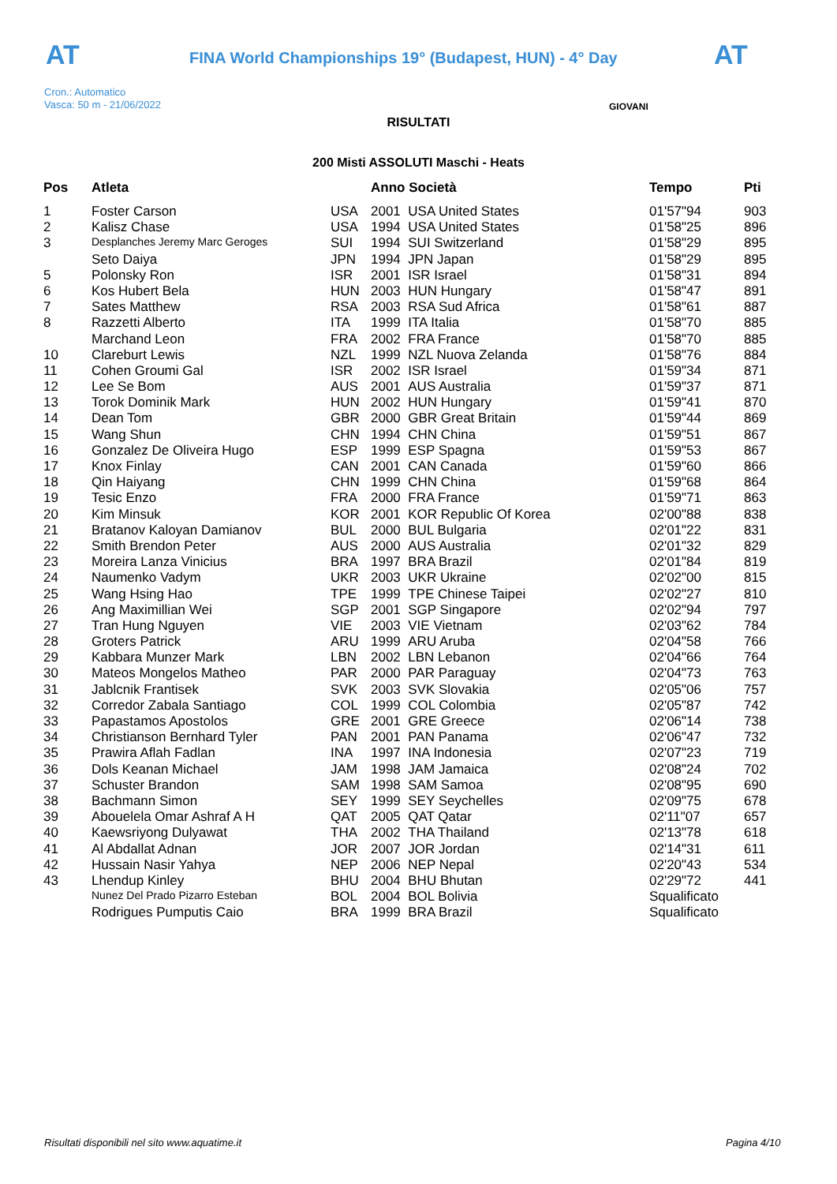AT AT
FINA World Championships 19° (Budapest, HUN) - 4° Day
Cron.: Automatico
Vasca: 50 m - 21/06/2022
GIOVANI
RISULTATI
200 Misti ASSOLUTI Maschi - Heats
| Pos | Atleta | | Anno Società | Tempo | Pti |
| --- | --- | --- | --- | --- | --- |
| 1 | Foster Carson | USA | 2001 USA United States | 01'57"94 | 903 |
| 2 | Kalisz Chase | USA | 1994 USA United States | 01'58"25 | 896 |
| 3 | Desplanches Jeremy Marc Geroges | SUI | 1994 SUI Switzerland | 01'58"29 | 895 |
| | Seto Daiya | JPN | 1994 JPN Japan | 01'58"29 | 895 |
| 5 | Polonsky Ron | ISR | 2001 ISR Israel | 01'58"31 | 894 |
| 6 | Kos Hubert Bela | HUN | 2003 HUN Hungary | 01'58"47 | 891 |
| 7 | Sates Matthew | RSA | 2003 RSA Sud Africa | 01'58"61 | 887 |
| 8 | Razzetti Alberto | ITA | 1999 ITA Italia | 01'58"70 | 885 |
| | Marchand Leon | FRA | 2002 FRA France | 01'58"70 | 885 |
| 10 | Clareburt Lewis | NZL | 1999 NZL Nuova Zelanda | 01'58"76 | 884 |
| 11 | Cohen Groumi Gal | ISR | 2002 ISR Israel | 01'59"34 | 871 |
| 12 | Lee Se Bom | AUS | 2001 AUS Australia | 01'59"37 | 871 |
| 13 | Torok Dominik Mark | HUN | 2002 HUN Hungary | 01'59"41 | 870 |
| 14 | Dean Tom | GBR | 2000 GBR Great Britain | 01'59"44 | 869 |
| 15 | Wang Shun | CHN | 1994 CHN China | 01'59"51 | 867 |
| 16 | Gonzalez De Oliveira Hugo | ESP | 1999 ESP Spagna | 01'59"53 | 867 |
| 17 | Knox Finlay | CAN | 2001 CAN Canada | 01'59"60 | 866 |
| 18 | Qin Haiyang | CHN | 1999 CHN China | 01'59"68 | 864 |
| 19 | Tesic Enzo | FRA | 2000 FRA France | 01'59"71 | 863 |
| 20 | Kim Minsuk | KOR | 2001 KOR Republic Of Korea | 02'00"88 | 838 |
| 21 | Bratanov Kaloyan Damianov | BUL | 2000 BUL Bulgaria | 02'01"22 | 831 |
| 22 | Smith Brendon Peter | AUS | 2000 AUS Australia | 02'01"32 | 829 |
| 23 | Moreira Lanza Vinicius | BRA | 1997 BRA Brazil | 02'01"84 | 819 |
| 24 | Naumenko Vadym | UKR | 2003 UKR Ukraine | 02'02"00 | 815 |
| 25 | Wang Hsing Hao | TPE | 1999 TPE Chinese Taipei | 02'02"27 | 810 |
| 26 | Ang Maximillian Wei | SGP | 2001 SGP Singapore | 02'02"94 | 797 |
| 27 | Tran Hung Nguyen | VIE | 2003 VIE Vietnam | 02'03"62 | 784 |
| 28 | Groters Patrick | ARU | 1999 ARU Aruba | 02'04"58 | 766 |
| 29 | Kabbara Munzer Mark | LBN | 2002 LBN Lebanon | 02'04"66 | 764 |
| 30 | Mateos Mongelos Matheo | PAR | 2000 PAR Paraguay | 02'04"73 | 763 |
| 31 | Jablcnik Frantisek | SVK | 2003 SVK Slovakia | 02'05"06 | 757 |
| 32 | Corredor Zabala Santiago | COL | 1999 COL Colombia | 02'05"87 | 742 |
| 33 | Papastamos Apostolos | GRE | 2001 GRE Greece | 02'06"14 | 738 |
| 34 | Christianson Bernhard Tyler | PAN | 2001 PAN Panama | 02'06"47 | 732 |
| 35 | Prawira Aflah Fadlan | INA | 1997 INA Indonesia | 02'07"23 | 719 |
| 36 | Dols Keanan Michael | JAM | 1998 JAM Jamaica | 02'08"24 | 702 |
| 37 | Schuster Brandon | SAM | 1998 SAM Samoa | 02'08"95 | 690 |
| 38 | Bachmann Simon | SEY | 1999 SEY Seychelles | 02'09"75 | 678 |
| 39 | Abouelela Omar Ashraf A H | QAT | 2005 QAT Qatar | 02'11"07 | 657 |
| 40 | Kaewsriyong Dulyawat | THA | 2002 THA Thailand | 02'13"78 | 618 |
| 41 | Al Abdallat Adnan | JOR | 2007 JOR Jordan | 02'14"31 | 611 |
| 42 | Hussain Nasir Yahya | NEP | 2006 NEP Nepal | 02'20"43 | 534 |
| 43 | Lhendup Kinley | BHU | 2004 BHU Bhutan | 02'29"72 | 441 |
| | Nunez Del Prado Pizarro Esteban | BOL | 2004 BOL Bolivia | Squalificato | |
| | Rodrigues Pumputis Caio | BRA | 1999 BRA Brazil | Squalificato | |
Risultati disponibili nel sito www.aquatime.it
Pagina 4/10